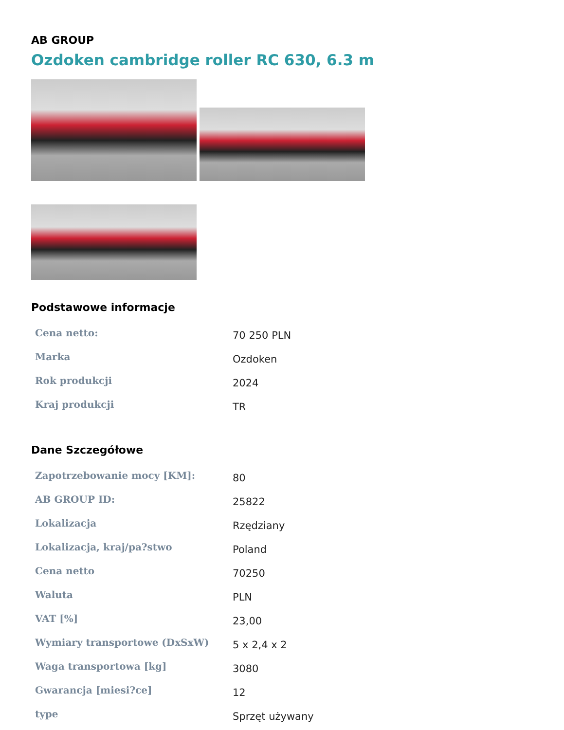AB GROUP
Ozdoken cambridge roller RC 630, 6.3 m
Podstawowe informacje
| Cena netto: | 70 250 PLN |
| Marka | Ozdoken |
| Rok produkcji | 2024 |
| Kraj produkcji | TR |
Dane Szczegółowe
| Zapotrzebowanie mocy [KM]: | 80 |
| AB GROUP ID: | 25822 |
| Lokalizacja | Rzędziany |
| Lokalizacja, kraj/pa?stwo | Poland |
| Cena netto | 70250 |
| Waluta | PLN |
| VAT [%] | 23,00 |
| Wymiary transportowe (DxSxW) | 5 x 2,4 x 2 |
| Waga transportowa [kg] | 3080 |
| Gwarancja [miesi?ce] | 12 |
| type | Sprzęt używany |